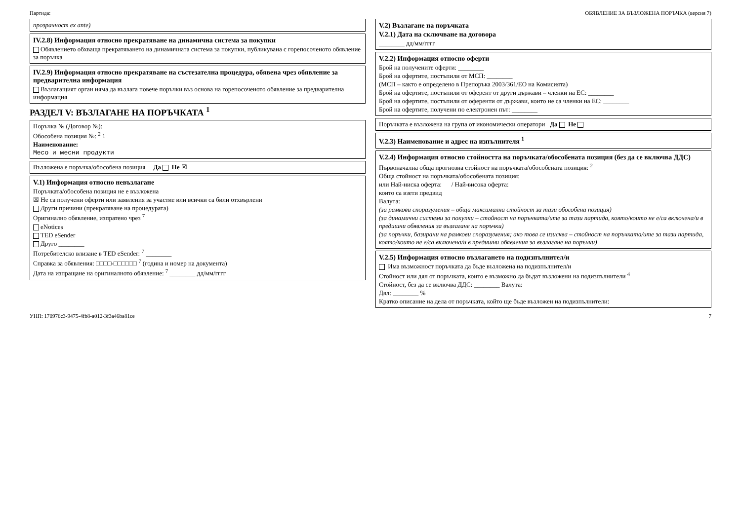Партида: ОБЯВЛЕНИЕ ЗА ВЪЗЛОЖЕНА ПОРЪЧКА (версия 7)
прозрачност ex ante)
IV.2.8) Информация относно прекратяване на динамична система за покупки
Обявлението обхваща прекратяването на динамичната система за покупки, публикувана с горепосоченото обявление за поръчка
IV.2.9) Информация относно прекратяване на състезателна процедура, обявена чрез обявление за предварителна информация
Възлагащият орган няма да възлага повече поръчки въз основа на горепосоченото обявление за предварителна информация
РАЗДЕЛ V: ВЪЗЛАГАНЕ НА ПОРЪЧКАТА <sup>1</sup>
Поръчка № (Договор №):
Обособена позиция №: <sup>2</sup> 1
Наименование:
Месо и месни продукти
Възложена е поръчка/обособена позиция Да Не ☒
V.1) Информация относно невъзлагане
Поръчката/обособена позиция не е възложена
☒ Не са получени оферти или заявления за участие или всички са били отхвърлени
Други причини (прекратяване на процедурата)
Оригинално обявление, изпратено чрез <sup>7</sup>
eNotices
TED eSender
Друго ________
Потребителско влизане в TED eSender: <sup>7</sup> ________
Справка за обявления: □□□□-□□□□□□ <sup>7</sup> (година и номер на документа)
Дата на изпращане на оригиналното обявление: <sup>7</sup> ________ дд/мм/гггг
V.2) Възлагане на поръчката
V.2.1) Дата на сключване на договора
________ дд/мм/гггг
V.2.2) Информация относно оферти
Брой на получените оферти: ________
Брой на офертите, постъпили от МСП: ________
(МСП – както е определено в Препоръка 2003/361/ЕО на Комисията)
Брой на офертите, постъпили от оферент от други държави – членки на ЕС: ________
Брой на офертите, постъпили от оференти от държави, които не са членки на ЕС: ________
Брой на офертите, получени по електронен път: ________
Поръчката е възложена на група от икономически оператори Да Не
V.2.3) Наименование и адрес на изпълнителя <sup>1</sup>
V.2.4) Информация относно стойността на поръчката/обособената позиция (без да се включва ДДС)
Първоначална обща прогнозна стойност на поръчката/обособената позиция: <sup>2</sup>
Обща стойност на поръчката/обособената позиция:
или Най-ниска оферта: / Най-висока оферта:
които са взети предвид
Валута:
(за рамкови споразумения – обща максимална стойност за тази обособена позиция)
(за динамични системи за покупки – стойност на поръчката/ите за тази партида, която/които не е/са включена/и в предишни обявления за възлагане на поръчки)
(за поръчки, базирани на рамкови споразумения; ако това се изисква – стойност на поръчката/ите за тази партида, която/които не е/са включена/и в предишни обявления за възлагане на поръчки)
V.2.5) Информация относно възлагането на подизпълнител/и
Има възможност поръчката да бъде възложена на подизпълнител/и
Стойност или дял от поръчката, които е възможно да бъдат възложени на подизпълнители <sup>4</sup>
Стойност, без да се включва ДДС: ________ Валута:
Дял: ________ %
Кратко описание на дела от поръчката, който ще бъде възложен на подизпълнители:
УНП: 170976c3-9475-4fb8-a012-3f3a46ba81ce 7